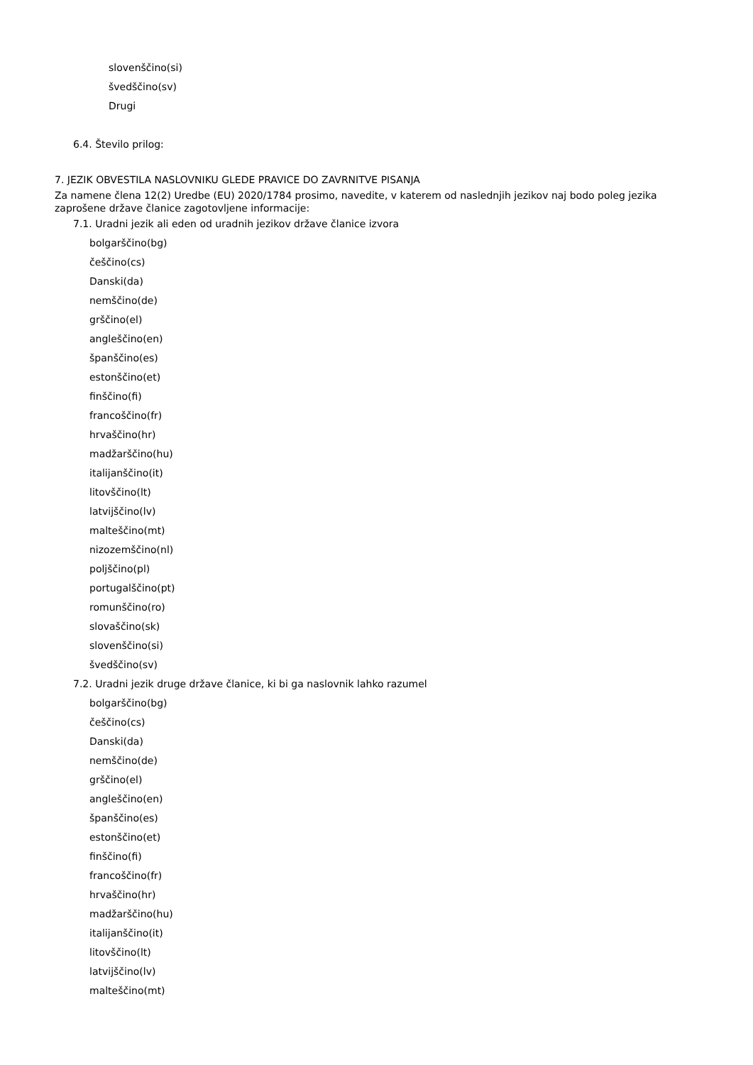slovenščino(si)
švedščino(sv)
Drugi
6.4. Število prilog:
7. JEZIK OBVESTILA NASLOVNIKU GLEDE PRAVICE DO ZAVRNITVE PISANJA
Za namene člena 12(2) Uredbe (EU) 2020/1784 prosimo, navedite, v katerem od naslednjih jezikov naj bodo poleg jezika zaprošene države članice zagotovljene informacije:
7.1. Uradni jezik ali eden od uradnih jezikov države članice izvora
bolgarščino(bg)
češčino(cs)
Danski(da)
nemščino(de)
grščino(el)
angleščino(en)
španščino(es)
estonščino(et)
finščino(fi)
francoščino(fr)
hrvaščino(hr)
madžarščino(hu)
italijanščino(it)
litovščino(lt)
latvijščino(lv)
malteščino(mt)
nizozemščino(nl)
poljščino(pl)
portugalščino(pt)
romunščino(ro)
slovaščino(sk)
slovenščino(si)
švedščino(sv)
7.2. Uradni jezik druge države članice, ki bi ga naslovnik lahko razumel
bolgarščino(bg)
češčino(cs)
Danski(da)
nemščino(de)
grščino(el)
angleščino(en)
španščino(es)
estonščino(et)
finščino(fi)
francoščino(fr)
hrvaščino(hr)
madžarščino(hu)
italijanščino(it)
litovščino(lt)
latvijščino(lv)
malteščino(mt)